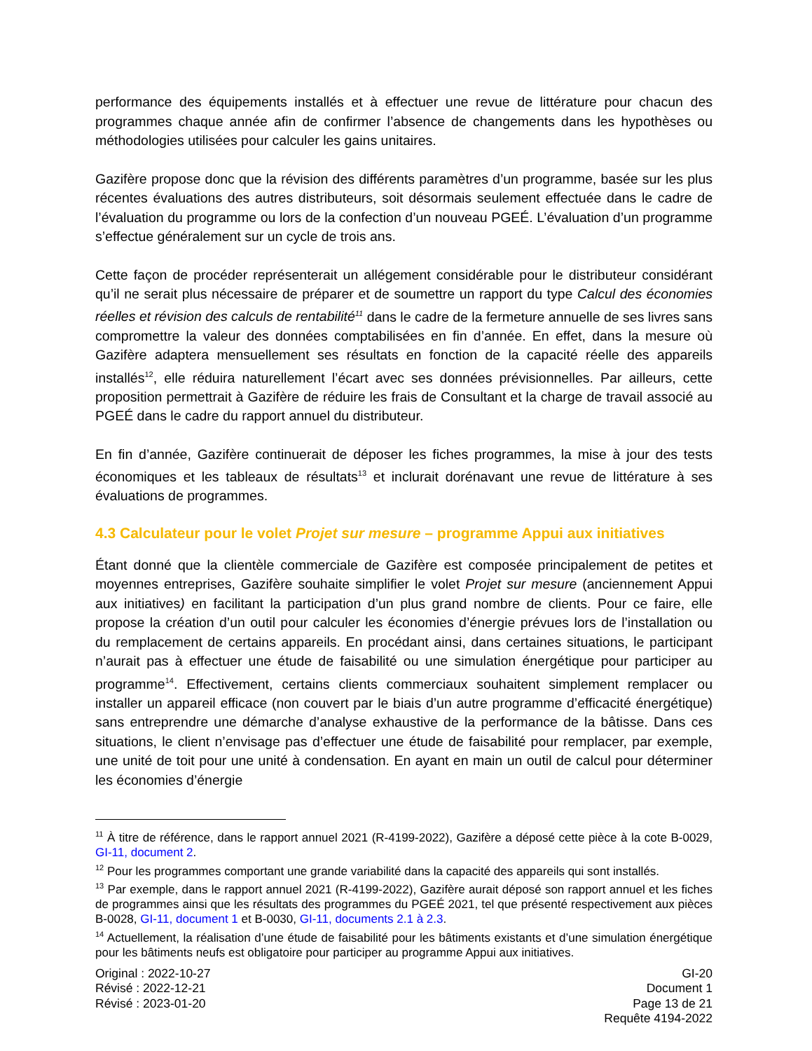performance des équipements installés et à effectuer une revue de littérature pour chacun des programmes chaque année afin de confirmer l’absence de changements dans les hypothèses ou méthodologies utilisées pour calculer les gains unitaires.
Gazifère propose donc que la révision des différents paramètres d’un programme, basée sur les plus récentes évaluations des autres distributeurs, soit désormais seulement effectuée dans le cadre de l’évaluation du programme ou lors de la confection d’un nouveau PGEÉ. L’évaluation d’un programme s’effectue généralement sur un cycle de trois ans.
Cette façon de procéder représenterait un allégement considérable pour le distributeur considérant qu’il ne serait plus nécessaire de préparer et de soumettre un rapport du type Calcul des économies réelles et révision des calculs de rentabilité<sup>11</sup> dans le cadre de la fermeture annuelle de ses livres sans compromettre la valeur des données comptabilisées en fin d’année. En effet, dans la mesure où Gazifère adaptera mensuellement ses résultats en fonction de la capacité réelle des appareils installés<sup>12</sup>, elle réduira naturellement l’écart avec ses données prévisionnelles. Par ailleurs, cette proposition permettrait à Gazifère de réduire les frais de Consultant et la charge de travail associé au PGEÉ dans le cadre du rapport annuel du distributeur.
En fin d’année, Gazifère continuerait de déposer les fiches programmes, la mise à jour des tests économiques et les tableaux de résultats<sup>13</sup> et inclurait dorénavant une revue de littérature à ses évaluations de programmes.
4.3 Calculateur pour le volet Projet sur mesure – programme Appui aux initiatives
Étant donné que la clientèle commerciale de Gazifère est composée principalement de petites et moyennes entreprises, Gazifère souhaite simplifier le volet Projet sur mesure (anciennement Appui aux initiatives) en facilitant la participation d’un plus grand nombre de clients. Pour ce faire, elle propose la création d’un outil pour calculer les économies d’énergie prévues lors de l’installation ou du remplacement de certains appareils. En procédant ainsi, dans certaines situations, le participant n’aurait pas à effectuer une étude de faisabilité ou une simulation énergétique pour participer au programme<sup>14</sup>. Effectivement, certains clients commerciaux souhaitent simplement remplacer ou installer un appareil efficace (non couvert par le biais d’un autre programme d’efficacité énergétique) sans entreprendre une démarche d’analyse exhaustive de la performance de la bâtisse. Dans ces situations, le client n’envisage pas d’effectuer une étude de faisabilité pour remplacer, par exemple, une unité de toit pour une unité à condensation. En ayant en main un outil de calcul pour déterminer les économies d’énergie
<sup>11</sup> À titre de référence, dans le rapport annuel 2021 (R-4199-2022), Gazifère a déposé cette pièce à la cote B-0029, GI-11, document 2.
<sup>12</sup> Pour les programmes comportant une grande variabilité dans la capacité des appareils qui sont installés.
<sup>13</sup> Par exemple, dans le rapport annuel 2021 (R-4199-2022), Gazifère aurait déposé son rapport annuel et les fiches de programmes ainsi que les résultats des programmes du PGEÉ 2021, tel que présenté respectivement aux pièces B-0028, GI-11, document 1 et B-0030, GI-11, documents 2.1 à 2.3.
<sup>14</sup> Actuellement, la réalisation d’une étude de faisabilité pour les bâtiments existants et d’une simulation énergétique pour les bâtiments neufs est obligatoire pour participer au programme Appui aux initiatives.
Original : 2022-10-27
Révisé : 2022-12-21
Révisé : 2023-01-20
GI-20
Document 1
Page 13 de 21
Requête 4194-2022